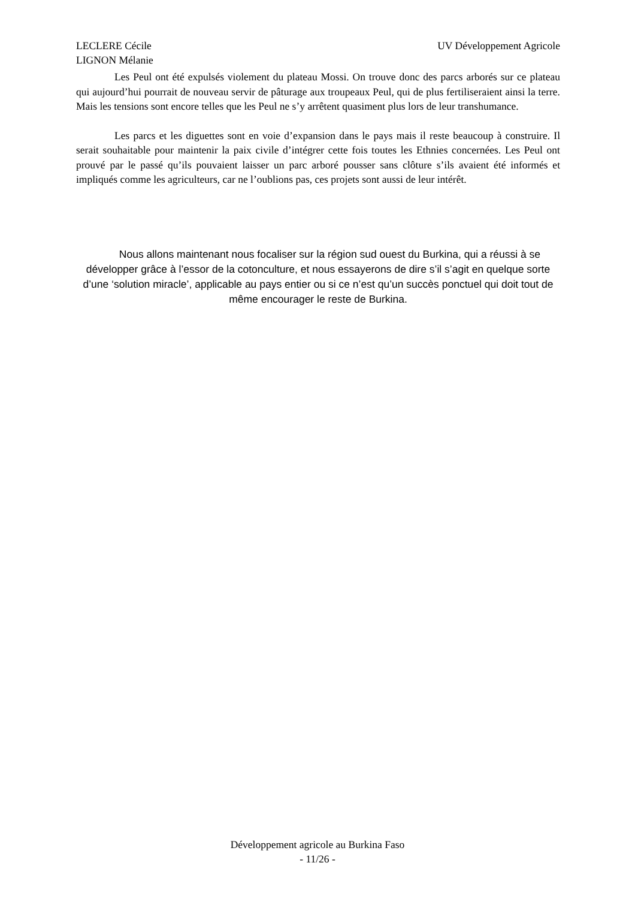LECLERE Cécile
LIGNON Mélanie
UV Développement Agricole
Les Peul ont été expulsés violement du plateau Mossi. On trouve donc des parcs arborés sur ce plateau qui aujourd’hui pourrait de nouveau servir de pâturage aux troupeaux Peul, qui de plus fertiliseraient ainsi la terre. Mais les tensions sont encore telles que les Peul ne s’y arrêtent quasiment plus lors de leur transhumance.
Les parcs et les diguettes sont en voie d’expansion dans le pays mais il reste beaucoup à construire. Il serait souhaitable pour maintenir la paix civile d’intégrer cette fois toutes les Ethnies concernées. Les Peul ont prouvé par le passé qu’ils pouvaient laisser un parc arboré pousser sans clôture s’ils avaient été informés et impliqués comme les agriculteurs, car ne l’oublions pas, ces projets sont aussi de leur intérêt.
Nous allons maintenant nous focaliser sur la région sud ouest du Burkina, qui a réussi à se développer grâce à l’essor de la cotonculture, et nous essayerons de dire s’il s’agit en quelque sorte d’une ‘solution miracle’, applicable au pays entier ou si ce n’est qu’un succès ponctuel qui doit tout de même encourager le reste de Burkina.
Développement agricole au Burkina Faso
- 11/26 -